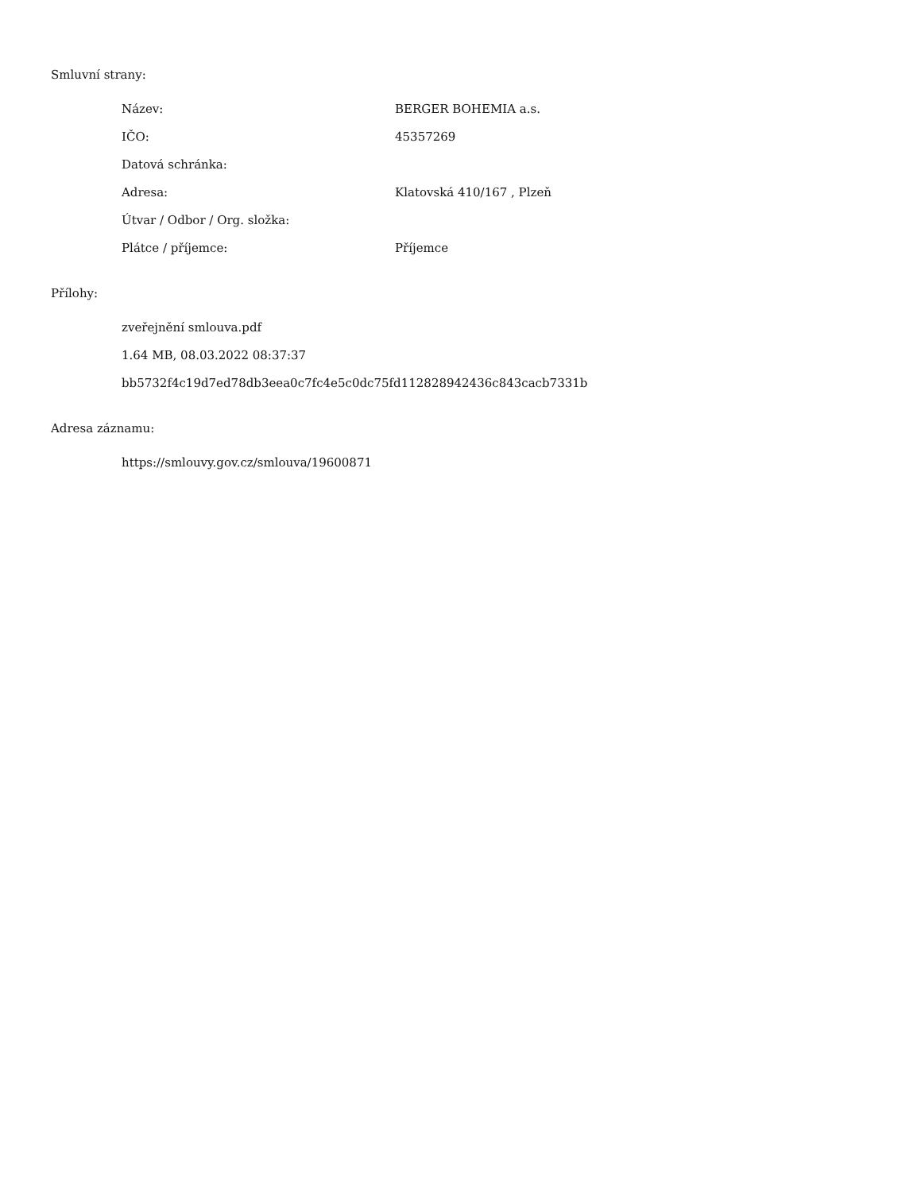Smluvní strany:
Název: BERGER BOHEMIA a.s.
IČO: 45357269
Datová schránka:
Adresa: Klatovská 410/167 , Plzeň
Útvar / Odbor / Org. složka:
Plátce / příjemce: Příjemce
Přílohy:
zveřejnění smlouva.pdf
1.64 MB, 08.03.2022 08:37:37
bb5732f4c19d7ed78db3eea0c7fc4e5c0dc75fd112828942436c843cacb7331b
Adresa záznamu:
https://smlouvy.gov.cz/smlouva/19600871